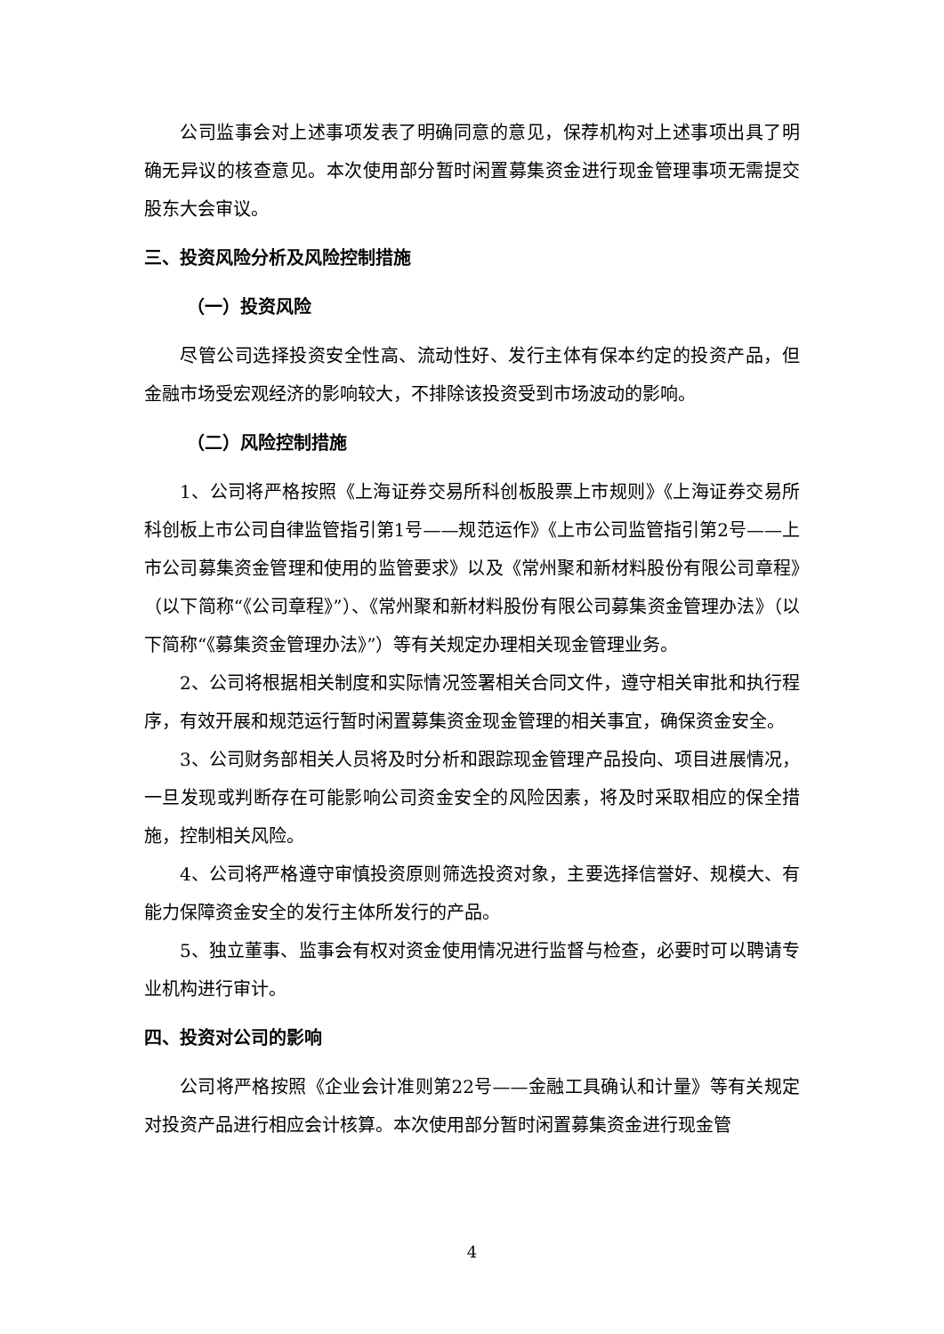公司监事会对上述事项发表了明确同意的意见，保荐机构对上述事项出具了明确无异议的核查意见。本次使用部分暂时闲置募集资金进行现金管理事项无需提交股东大会审议。
三、投资风险分析及风险控制措施
（一）投资风险
尽管公司选择投资安全性高、流动性好、发行主体有保本约定的投资产品，但金融市场受宏观经济的影响较大，不排除该投资受到市场波动的影响。
（二）风险控制措施
1、公司将严格按照《上海证券交易所科创板股票上市规则》《上海证券交易所科创板上市公司自律监管指引第1号——规范运作》《上市公司监管指引第2号——上市公司募集资金管理和使用的监管要求》以及《常州聚和新材料股份有限公司章程》（以下简称“《公司章程》”）、《常州聚和新材料股份有限公司募集资金管理办法》（以下简称“《募集资金管理办法》”）等有关规定办理相关现金管理业务。
2、公司将根据相关制度和实际情况签署相关合同文件，遵守相关审批和执行程序，有效开展和规范运行暂时闲置募集资金现金管理的相关事宜，确保资金安全。
3、公司财务部相关人员将及时分析和跟踪现金管理产品投向、项目进展情况，一旦发现或判断存在可能影响公司资金安全的风险因素，将及时采取相应的保全措施，控制相关风险。
4、公司将严格遵守审慎投资原则筛选投资对象，主要选择信誉好、规模大、有能力保障资金安全的发行主体所发行的产品。
5、独立董事、监事会有权对资金使用情况进行监督与检查，必要时可以聘请专业机构进行审计。
四、投资对公司的影响
公司将严格按照《企业会计准则第22号——金融工具确认和计量》等有关规定对投资产品进行相应会计核算。本次使用部分暂时闲置募集资金进行现金管
4